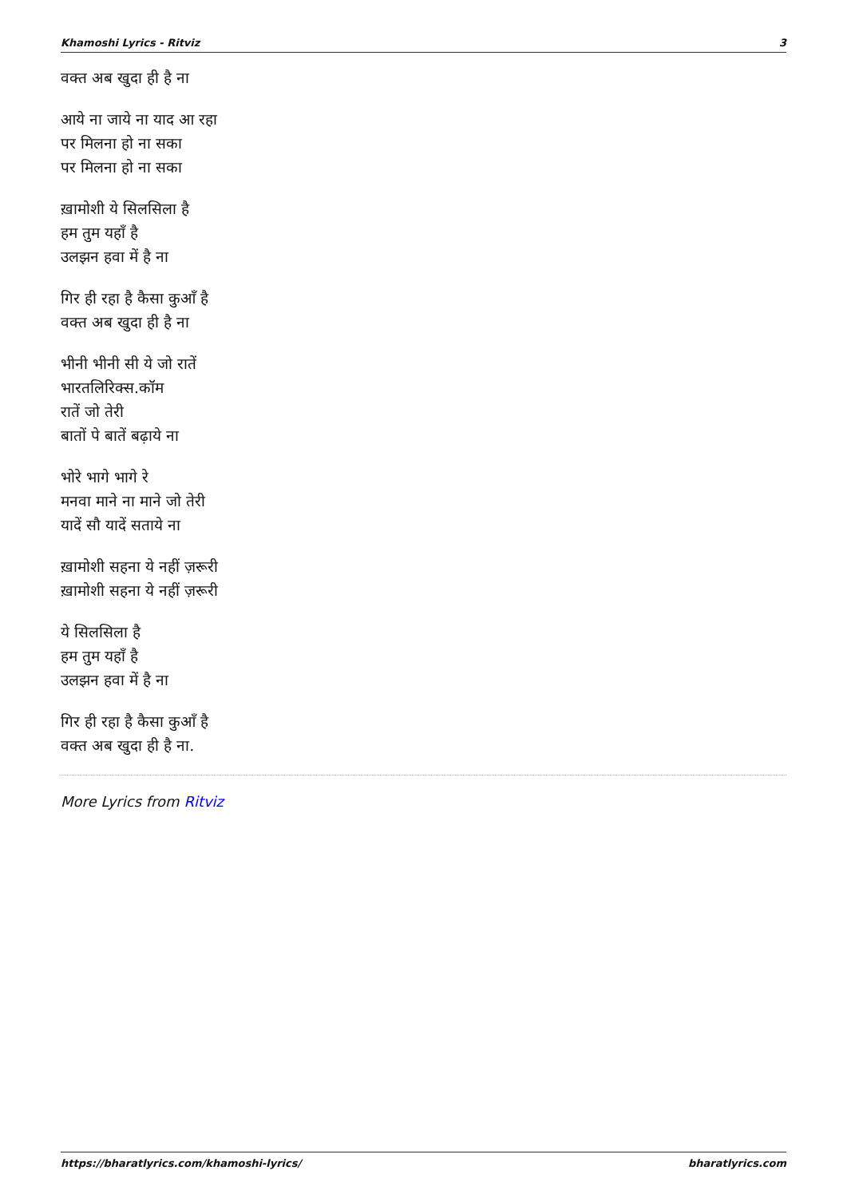Khamoshi Lyrics - Ritviz 3
वक्त अब खुदा ही है ना
आये ना जाये ना याद आ रहा
पर मिलना हो ना सका
पर मिलना हो ना सका
ख़ामोशी ये सिलसिला है
हम तुम यहाँ है
उलझन हवा में है ना
गिर ही रहा है कैसा कुआँ है
वक्त अब खुदा ही है ना
भीनी भीनी सी ये जो रातें
भारतलिरिक्स.कॉम
रातें जो तेरी
बातों पे बातें बढ़ाये ना
भोरे भागे भागे रे
मनवा माने ना माने जो तेरी
यादें सौ यादें सताये ना
ख़ामोशी सहना ये नहीं ज़रूरी
ख़ामोशी सहना ये नहीं ज़रूरी
ये सिलसिला है
हम तुम यहाँ है
उलझन हवा में है ना
गिर ही रहा है कैसा कुआँ है
वक्त अब खुदा ही है ना.
More Lyrics from Ritviz
https://bharatlyrics.com/khamoshi-lyrics/ bharatlyrics.com